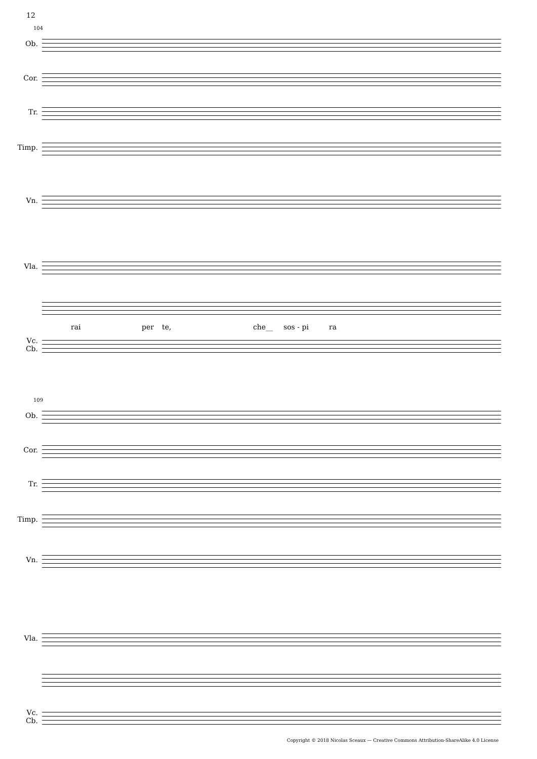12
104
Ob.
Cor.
Tr.
Timp.
Vn.
Vla.
rai per te, che__ sos - pi ra
Vc.
Cb.
109
Ob.
Cor.
Tr.
Timp.
Vn.
Vla.
Vc.
Cb.
Copyright © 2018 Nicolas Sceaux — Creative Commons Attribution-ShareAlike 4.0 License